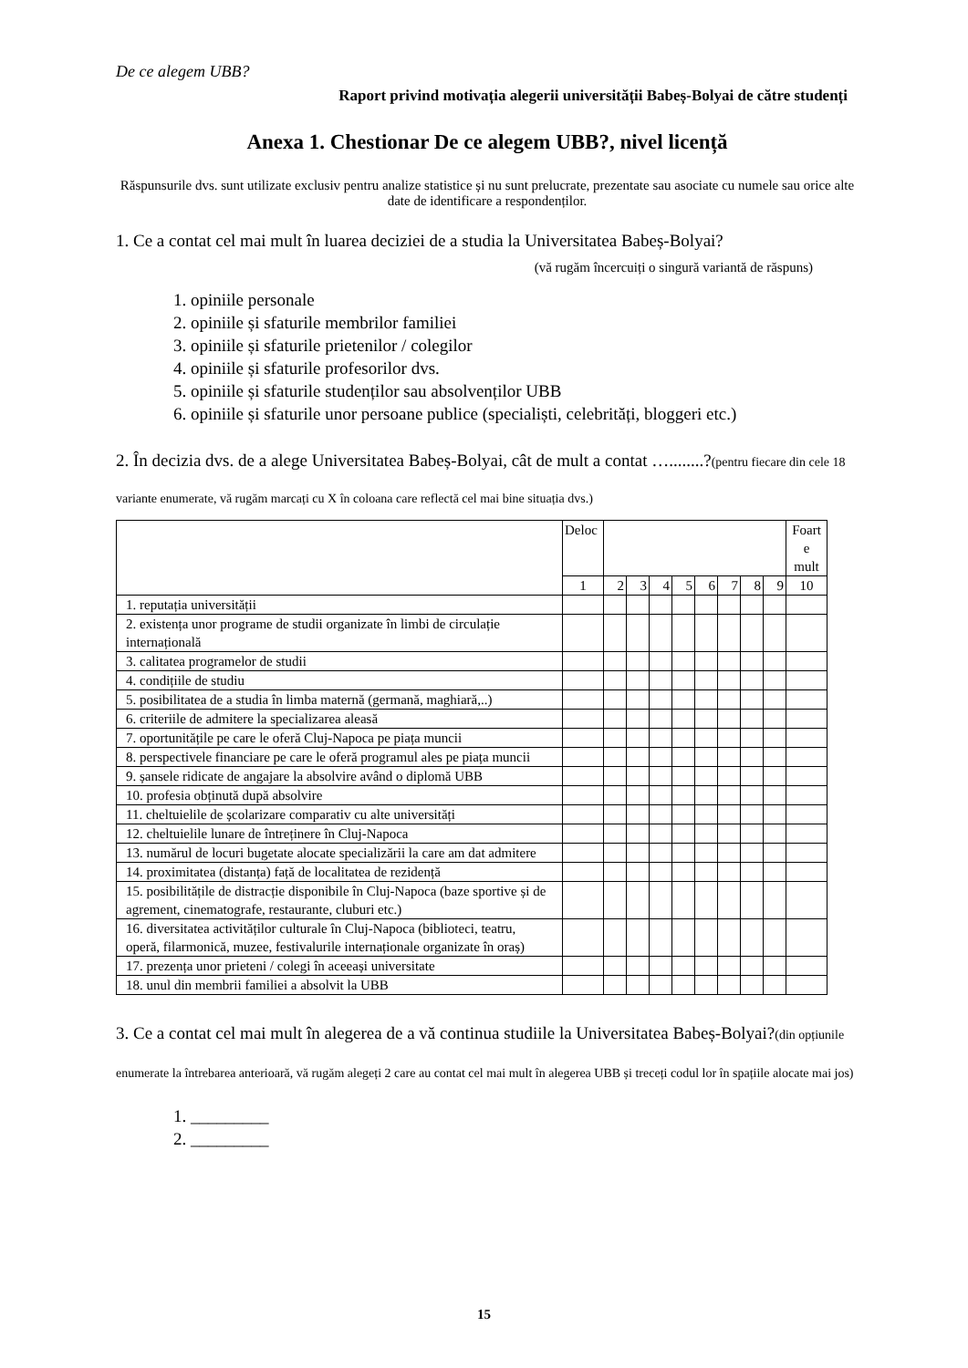De ce alegem UBB?
Raport privind motivația alegerii universității Babeș-Bolyai de către studenți
Anexa 1. Chestionar De ce alegem UBB?, nivel licență
Răspunsurile dvs. sunt utilizate exclusiv pentru analize statistice și nu sunt prelucrate, prezentate sau asociate cu numele sau orice alte date de identificare a respondenților.
1. Ce a contat cel mai mult în luarea deciziei de a studia la Universitatea Babeș-Bolyai?
(vă rugăm încercuiți o singură variantă de răspuns)
1. opiniile personale
2. opiniile și sfaturile membrilor familiei
3. opiniile și sfaturile prietenilor / colegilor
4. opiniile și sfaturile profesorilor dvs.
5. opiniile și sfaturile studenților sau absolvenților UBB
6. opiniile și sfaturile unor persoane publice (specialiști, celebrități, bloggeri etc.)
2. În decizia dvs. de a alege Universitatea Babeș-Bolyai, cât de mult a contat …........?(pentru fiecare din cele 18 variante enumerate, vă rugăm marcați cu X în coloana care reflectă cel mai bine situația dvs.)
| | Deloc | | | | | | | | | Foart e mult |
| | 1 | 2 | 3 | 4 | 5 | 6 | 7 | 8 | 9 | 10 |
| 1. reputația universității | | | | | | | | | | |
| 2. existența unor programe de studii organizate în limbi de circulație internațională | | | | | | | | | | |
| 3. calitatea programelor de studii | | | | | | | | | | |
| 4. condițiile de studiu | | | | | | | | | | |
| 5. posibilitatea de a studia în limba maternă (germană, maghiară,..) | | | | | | | | | | |
| 6. criteriile de admitere la specializarea aleasă | | | | | | | | | | |
| 7. oportunitățile pe care le oferă Cluj-Napoca pe piața muncii | | | | | | | | | | |
| 8. perspectivele financiare pe care le oferă programul ales pe piața muncii | | | | | | | | | | |
| 9. șansele ridicate de angajare la absolvire având o diplomă UBB | | | | | | | | | | |
| 10. profesia obținută după absolvire | | | | | | | | | | |
| 11. cheltuielile de școlarizare comparativ cu alte universități | | | | | | | | | | |
| 12. cheltuielile lunare de întreținere în Cluj-Napoca | | | | | | | | | | |
| 13. numărul de locuri bugetate alocate specializării la care am dat admitere | | | | | | | | | | |
| 14. proximitatea (distanța) față de localitatea de rezidență | | | | | | | | | | |
| 15. posibilitățile de distracție disponibile în Cluj-Napoca (baze sportive și de agrement, cinematografe, restaurante, cluburi etc.) | | | | | | | | | | |
| 16. diversitatea activităților culturale în Cluj-Napoca (biblioteci, teatru, operă, filarmonică, muzee, festivalurile internaționale organizate în oraș) | | | | | | | | | | |
| 17. prezența unor prieteni / colegi în aceeași universitate | | | | | | | | | | |
| 18. unul din membrii familiei a absolvit la UBB | | | | | | | | | | |
3. Ce a contat cel mai mult în alegerea de a vă continua studiile la Universitatea Babeș-Bolyai?(din opțiunile enumerate la întrebarea anterioară, vă rugăm alegeți 2 care au contat cel mai mult în alegerea UBB și treceți codul lor în spațiile alocate mai jos)
1. _________
2. _________
15